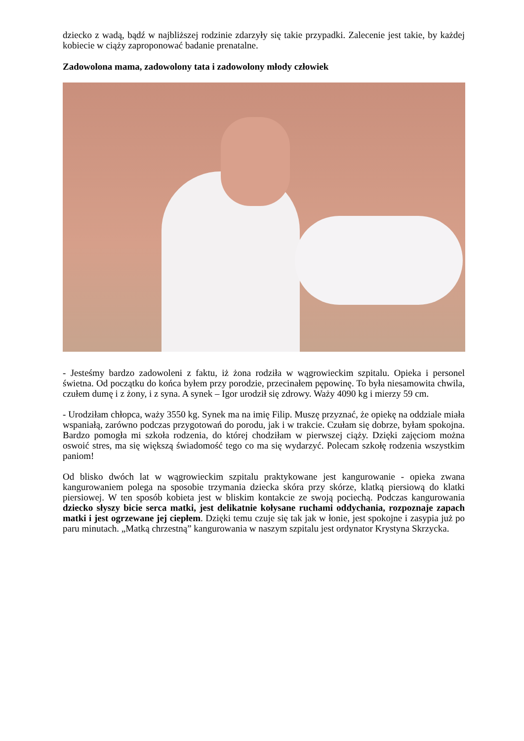dziecko z wadą, bądź w najbliższej rodzinie zdarzyły się takie przypadki. Zalecenie jest takie, by każdej kobiecie w ciąży zaproponować badanie prenatalne.
Zadowolona mama, zadowolony tata i zadowolony młody człowiek
- Jesteśmy bardzo zadowoleni z faktu, iż żona rodziła w wągrowieckim szpitalu. Opieka i personel świetna. Od początku do końca byłem przy porodzie, przecinałem pępowinę. To była niesamowita chwila, czułem dumę i z żony, i z syna. A synek – Igor urodził się zdrowy. Waży 4090 kg i mierzy 59 cm.
- Urodziłam chłopca, waży 3550 kg. Synek ma na imię Filip. Muszę przyznać, że opiekę na oddziale miała wspaniałą, zarówno podczas przygotowań do porodu, jak i w trakcie. Czułam się dobrze, byłam spokojna. Bardzo pomogła mi szkoła rodzenia, do której chodziłam w pierwszej ciąży. Dzięki zajęciom można oswoić stres, ma się większą świadomość tego co ma się wydarzyć. Polecam szkołę rodzenia wszystkim paniom!
Od blisko dwóch lat w wągrowieckim szpitalu praktykowane jest kangurowanie - opieka zwana kangurowaniem polega na sposobie trzymania dziecka skóra przy skórze, klatką piersiową do klatki piersiowej. W ten sposób kobieta jest w bliskim kontakcie ze swoją pociechą. Podczas kangurowania dziecko słyszy bicie serca matki, jest delikatnie kołysane ruchami oddychania, rozpoznaje zapach matki i jest ogrzewane jej ciepłem. Dzięki temu czuje się tak jak w łonie, jest spokojne i zasypia już po paru minutach. „Matką chrzestną” kangurowania w naszym szpitalu jest ordynator Krystyna Skrzycka.